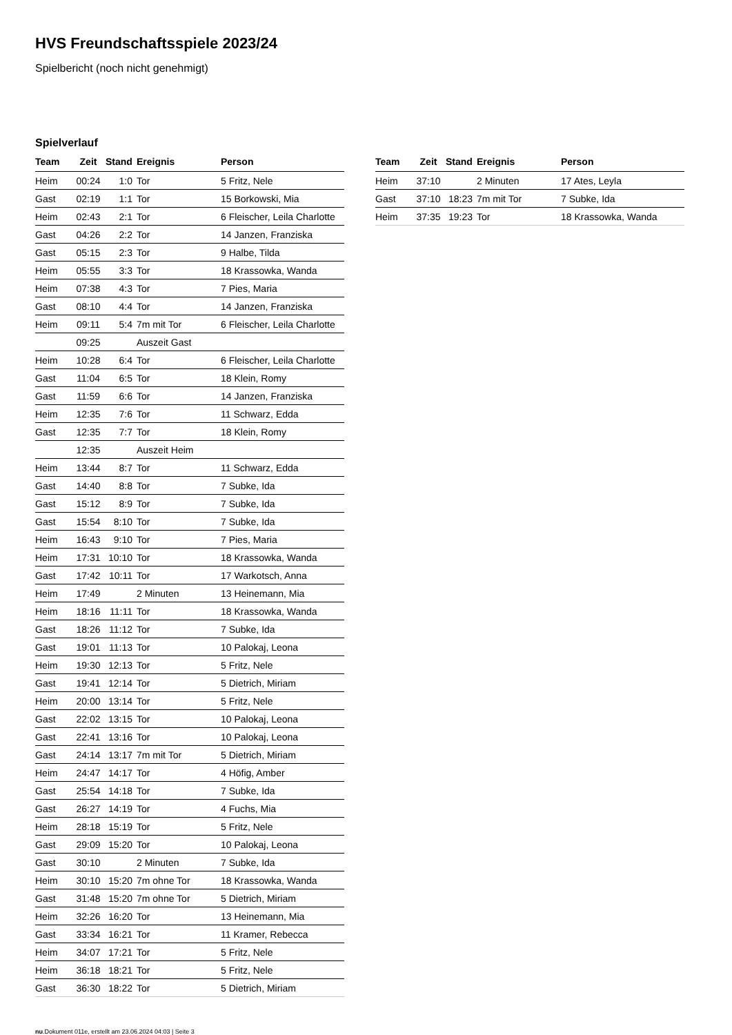HVS Freundschaftsspiele 2023/24
Spielbericht (noch nicht genehmigt)
Spielverlauf
| Team | Zeit | Stand | Ereignis | Person |
| --- | --- | --- | --- | --- |
| Heim | 00:24 | 1:0 | Tor | 5 Fritz, Nele |
| Gast | 02:19 | 1:1 | Tor | 15 Borkowski, Mia |
| Heim | 02:43 | 2:1 | Tor | 6 Fleischer, Leila Charlotte |
| Gast | 04:26 | 2:2 | Tor | 14 Janzen, Franziska |
| Gast | 05:15 | 2:3 | Tor | 9 Halbe, Tilda |
| Heim | 05:55 | 3:3 | Tor | 18 Krassowka, Wanda |
| Heim | 07:38 | 4:3 | Tor | 7 Pies, Maria |
| Gast | 08:10 | 4:4 | Tor | 14 Janzen, Franziska |
| Heim | 09:11 | 5:4 | 7m mit Tor | 6 Fleischer, Leila Charlotte |
| | 09:25 | | Auszeit Gast | |
| Heim | 10:28 | 6:4 | Tor | 6 Fleischer, Leila Charlotte |
| Gast | 11:04 | 6:5 | Tor | 18 Klein, Romy |
| Gast | 11:59 | 6:6 | Tor | 14 Janzen, Franziska |
| Heim | 12:35 | 7:6 | Tor | 11 Schwarz, Edda |
| Gast | 12:35 | 7:7 | Tor | 18 Klein, Romy |
| | 12:35 | | Auszeit Heim | |
| Heim | 13:44 | 8:7 | Tor | 11 Schwarz, Edda |
| Gast | 14:40 | 8:8 | Tor | 7 Subke, Ida |
| Gast | 15:12 | 8:9 | Tor | 7 Subke, Ida |
| Gast | 15:54 | 8:10 | Tor | 7 Subke, Ida |
| Heim | 16:43 | 9:10 | Tor | 7 Pies, Maria |
| Heim | 17:31 | 10:10 | Tor | 18 Krassowka, Wanda |
| Gast | 17:42 | 10:11 | Tor | 17 Warkotsch, Anna |
| Heim | 17:49 | | 2 Minuten | 13 Heinemann, Mia |
| Heim | 18:16 | 11:11 | Tor | 18 Krassowka, Wanda |
| Gast | 18:26 | 11:12 | Tor | 7 Subke, Ida |
| Gast | 19:01 | 11:13 | Tor | 10 Palokaj, Leona |
| Heim | 19:30 | 12:13 | Tor | 5 Fritz, Nele |
| Gast | 19:41 | 12:14 | Tor | 5 Dietrich, Miriam |
| Heim | 20:00 | 13:14 | Tor | 5 Fritz, Nele |
| Gast | 22:02 | 13:15 | Tor | 10 Palokaj, Leona |
| Gast | 22:41 | 13:16 | Tor | 10 Palokaj, Leona |
| Gast | 24:14 | 13:17 | 7m mit Tor | 5 Dietrich, Miriam |
| Heim | 24:47 | 14:17 | Tor | 4 Höfig, Amber |
| Gast | 25:54 | 14:18 | Tor | 7 Subke, Ida |
| Gast | 26:27 | 14:19 | Tor | 4 Fuchs, Mia |
| Heim | 28:18 | 15:19 | Tor | 5 Fritz, Nele |
| Gast | 29:09 | 15:20 | Tor | 10 Palokaj, Leona |
| Gast | 30:10 | | 2 Minuten | 7 Subke, Ida |
| Heim | 30:10 | 15:20 | 7m ohne Tor | 18 Krassowka, Wanda |
| Gast | 31:48 | 15:20 | 7m ohne Tor | 5 Dietrich, Miriam |
| Heim | 32:26 | 16:20 | Tor | 13 Heinemann, Mia |
| Gast | 33:34 | 16:21 | Tor | 11 Kramer, Rebecca |
| Heim | 34:07 | 17:21 | Tor | 5 Fritz, Nele |
| Heim | 36:18 | 18:21 | Tor | 5 Fritz, Nele |
| Gast | 36:30 | 18:22 | Tor | 5 Dietrich, Miriam |
| Team | Zeit | Stand | Ereignis | Person |
| --- | --- | --- | --- | --- |
| Heim | 37:10 | | 2 Minuten | 17 Ates, Leyla |
| Gast | 37:10 | 18:23 | 7m mit Tor | 7 Subke, Ida |
| Heim | 37:35 | 19:23 | Tor | 18 Krassowka, Wanda |
nu.Dokument 011e, erstellt am 23.06.2024 04:03 | Seite 3